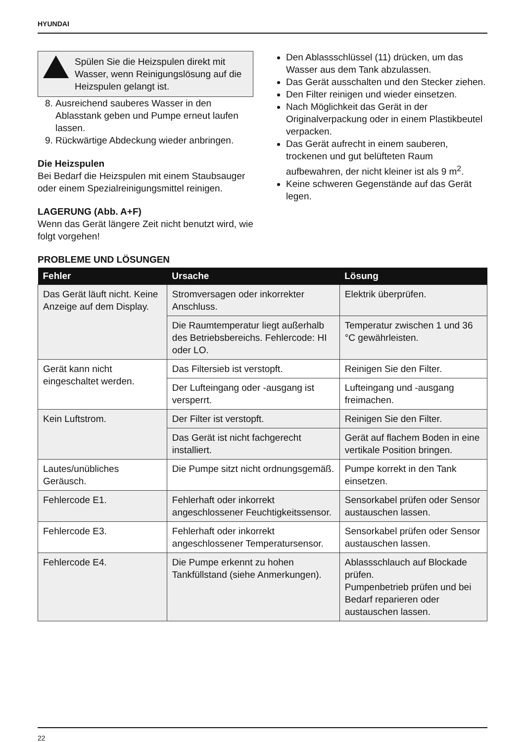HYUNDAI
Spülen Sie die Heizspulen direkt mit Wasser, wenn Reinigungslösung auf die Heizspulen gelangt ist.
8. Ausreichend sauberes Wasser in den Ablasstank geben und Pumpe erneut laufen lassen.
9. Rückwärtige Abdeckung wieder anbringen.
Die Heizspulen
Bei Bedarf die Heizspulen mit einem Staubsauger oder einem Spezialreinigungsmittel reinigen.
LAGERUNG (Abb. A+F)
Wenn das Gerät längere Zeit nicht benutzt wird, wie folgt vorgehen!
Den Ablassschlüssel (11) drücken, um das Wasser aus dem Tank abzulassen.
Das Gerät ausschalten und den Stecker ziehen.
Den Filter reinigen und wieder einsetzen.
Nach Möglichkeit das Gerät in der Originalverpackung oder in einem Plastikbeutel verpacken.
Das Gerät aufrecht in einem sauberen, trockenen und gut belüfteten Raum aufbewahren, der nicht kleiner ist als 9 m<sup>2</sup>.
Keine schweren Gegenstände auf das Gerät legen.
PROBLEME UND LÖSUNGEN
| Fehler | Ursache | Lösung |
| --- | --- | --- |
| Das Gerät läuft nicht. Keine Anzeige auf dem Display. | Stromversagen oder inkorrekter Anschluss. | Elektrik überprüfen. |
| | Die Raumtemperatur liegt außerhalb des Betriebsbereichs. Fehlercode: HI oder LO. | Temperatur zwischen 1 und 36 °C gewährleisten. |
| Gerät kann nicht eingeschaltet werden. | Das Filtersieb ist verstopft. | Reinigen Sie den Filter. |
| | Der Lufteingang oder -ausgang ist versperrt. | Lufteingang und -ausgang freimachen. |
| Kein Luftstrom. | Der Filter ist verstopft. | Reinigen Sie den Filter. |
| | Das Gerät ist nicht fachgerecht installiert. | Gerät auf flachem Boden in eine vertikale Position bringen. |
| Lautes/unübliches Geräusch. | Die Pumpe sitzt nicht ordnungsgemäß. | Pumpe korrekt in den Tank einsetzen. |
| Fehlercode E1. | Fehlerhaft oder inkorrekt angeschlossener Feuchtigkeitssensor. | Sensorkabel prüfen oder Sensor austauschen lassen. |
| Fehlercode E3. | Fehlerhaft oder inkorrekt angeschlossener Temperatursensor. | Sensorkabel prüfen oder Sensor austauschen lassen. |
| Fehlercode E4. | Die Pumpe erkennt zu hohen Tankfüllstand (siehe Anmerkungen). | Ablassschlauch auf Blockade prüfen. Pumpenbetrieb prüfen und bei Bedarf reparieren oder austauschen lassen. |
22